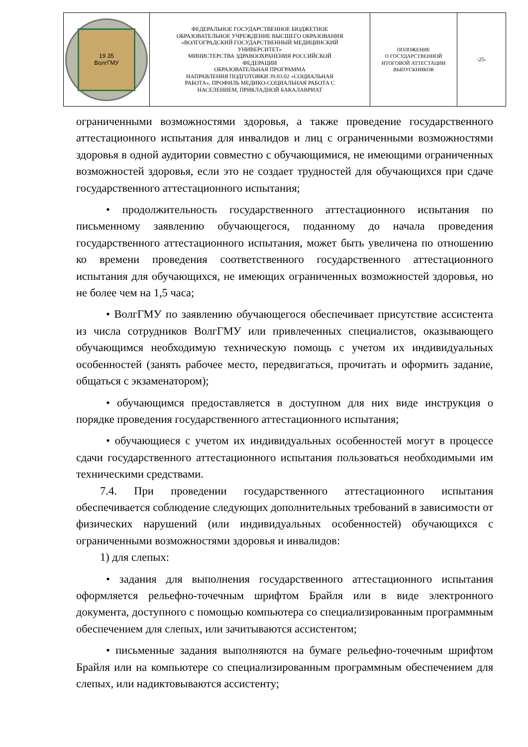| 19 35 ВолгГМУ | ФЕДЕРАЛЬНОЕ ГОСУДАРСТВЕННОЕ БЮДЖЕТНОЕ ОБРАЗОВАТЕЛЬНОЕ УЧРЕЖДЕНИЕ ВЫСШЕГО ОБРАЗОВАНИЯ «ВОЛГОГРАДСКИЙ ГОСУДАРСТВЕННЫЙ МЕДИЦИНСКИЙ УНИВЕРСИТЕТ» МИНИСТЕРСТВА ЗДРАВООХРАНЕНИЯ РОССИЙСКОЙ ФЕДЕРАЦИИ ОБРАЗОВАТЕЛЬНАЯ ПРОГРАММА НАПРАВЛЕНИЯ ПОДГОТОВКИ 39.03.02 «СОЦИАЛЬНАЯ РАБОТА», ПРОФИЛЬ МЕДИКО-СОЦИАЛЬНАЯ РАБОТА С НАСЕЛЕНИЕМ, ПРИКЛАДНОЙ БАКАЛАВРИАТ | ПОЛОЖЕНИЕ О ГОСУДАРСТВЕННОЙ ИТОГОВОЙ АТТЕСТАЦИИ ВЫПУСКНИКОВ | -25- |
ограниченными возможностями здоровья, а также проведение государственного аттестационного испытания для инвалидов и лиц с ограниченными возможностями здоровья в одной аудитории совместно с обучающимися, не имеющими ограниченных возможностей здоровья, если это не создает трудностей для обучающихся при сдаче государственного аттестационного испытания;
• продолжительность государственного аттестационного испытания по письменному заявлению обучающегося, поданному до начала проведения государственного аттестационного испытания, может быть увеличена по отношению ко времени проведения соответственного государственного аттестационного испытания для обучающихся, не имеющих ограниченных возможностей здоровья, но не более чем на 1,5 часа;
• ВолгГМУ по заявлению обучающегося обеспечивает присутствие ассистента из числа сотрудников ВолгГМУ или привлеченных специалистов, оказывающего обучающимся необходимую техническую помощь с учетом их индивидуальных особенностей (занять рабочее место, передвигаться, прочитать и оформить задание, общаться с экзаменатором);
• обучающимся предоставляется в доступном для них виде инструкция о порядке проведения государственного аттестационного испытания;
• обучающиеся с учетом их индивидуальных особенностей могут в процессе сдачи государственного аттестационного испытания пользоваться необходимыми им техническими средствами.
7.4. При проведении государственного аттестационного испытания обеспечивается соблюдение следующих дополнительных требований в зависимости от физических нарушений (или индивидуальных особенностей) обучающихся с ограниченными возможностями здоровья и инвалидов:
1) для слепых:
• задания для выполнения государственного аттестационного испытания оформляется рельефно-точечным шрифтом Брайля или в виде электронного документа, доступного с помощью компьютера со специализированным программным обеспечением для слепых, или зачитываются ассистентом;
• письменные задания выполняются на бумаге рельефно-точечным шрифтом Брайля или на компьютере со специализированным программным обеспечением для слепых, или надиктовываются ассистенту;